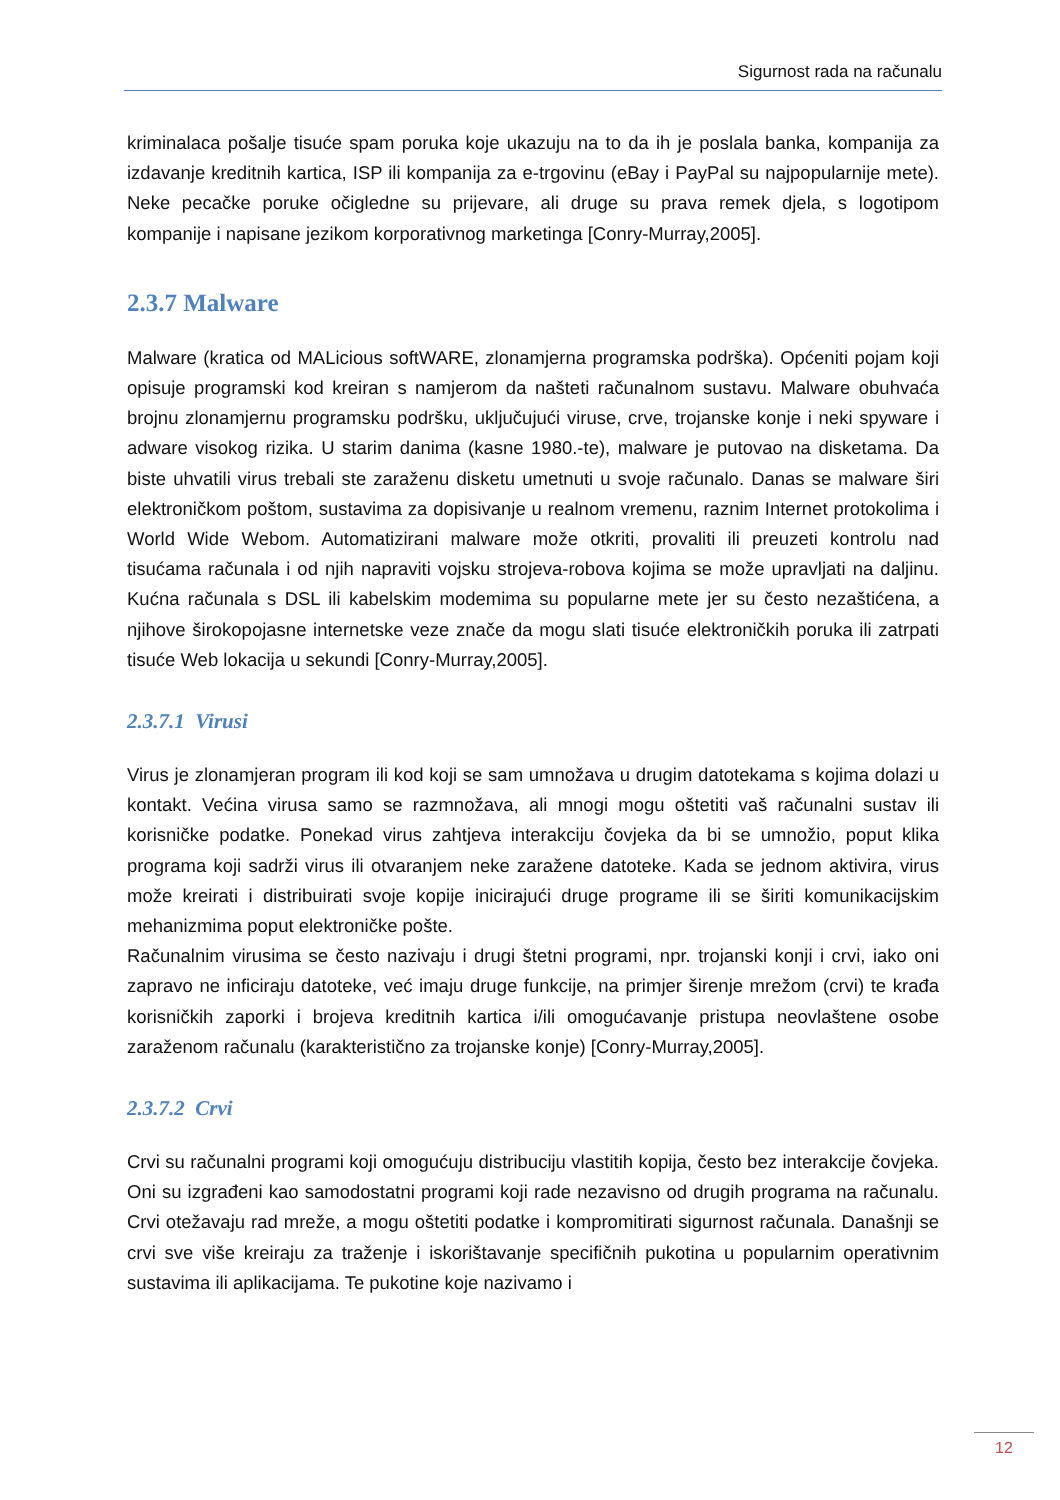Sigurnost rada na računalu
kriminalaca pošalje tisuće spam poruka koje ukazuju na to da ih je poslala banka, kompanija za izdavanje kreditnih kartica, ISP ili kompanija za e-trgovinu (eBay i PayPal su najpopularnije mete). Neke pecačke poruke očigledne su prijevare, ali druge su prava remek djela, s logotipom kompanije i napisane jezikom korporativnog marketinga [Conry-Murray,2005].
2.3.7 Malware
Malware (kratica od MALicious softWARE, zlonamjerna programska podrška). Općeniti pojam koji opisuje programski kod kreiran s namjerom da našteti računalnom sustavu. Malware obuhvaća brojnu zlonamjernu programsku podršku, uključujući viruse, crve, trojanske konje i neki spyware i adware visokog rizika. U starim danima (kasne 1980.-te), malware je putovao na disketama. Da biste uhvatili virus trebali ste zaraženu disketu umetnuti u svoje računalo. Danas se malware širi elektroničkom poštom, sustavima za dopisivanje u realnom vremenu, raznim Internet protokolima i World Wide Webom. Automatizirani malware može otkriti, provaliti ili preuzeti kontrolu nad tisućama računala i od njih napraviti vojsku strojeva-robova kojima se može upravljati na daljinu. Kućna računala s DSL ili kabelskim modemima su popularne mete jer su često nezaštićena, a njihove širokopojasne internetske veze znače da mogu slati tisuće elektroničkih poruka ili zatrpati tisuće Web lokacija u sekundi [Conry-Murray,2005].
2.3.7.1 Virusi
Virus je zlonamjeran program ili kod koji se sam umnožava u drugim datotekama s kojima dolazi u kontakt. Većina virusa samo se razmnožava, ali mnogi mogu oštetiti vaš računalni sustav ili korisničke podatke. Ponekad virus zahtjeva interakciju čovjeka da bi se umnožio, poput klika programa koji sadrži virus ili otvaranjem neke zaražene datoteke. Kada se jednom aktivira, virus može kreirati i distribuirati svoje kopije inicirajući druge programe ili se širiti komunikacijskim mehanizmima poput elektroničke pošte.
Računalnim virusima se često nazivaju i drugi štetni programi, npr. trojanski konji i crvi, iako oni zapravo ne inficiraju datoteke, već imaju druge funkcije, na primjer širenje mrežom (crvi) te krađa korisničkih zaporki i brojeva kreditnih kartica i/ili omogućavanje pristupa neovlaštene osobe zaraženom računalu (karakteristično za trojanske konje) [Conry-Murray,2005].
2.3.7.2 Crvi
Crvi su računalni programi koji omogućuju distribuciju vlastitih kopija, često bez interakcije čovjeka. Oni su izgrađeni kao samodostatni programi koji rade nezavisno od drugih programa na računalu. Crvi otežavaju rad mreže, a mogu oštetiti podatke i kompromitirati sigurnost računala. Današnji se crvi sve više kreiraju za traženje i iskorištavanje specifičnih pukotina u popularnim operativnim sustavima ili aplikacijama. Te pukotine koje nazivamo i
12